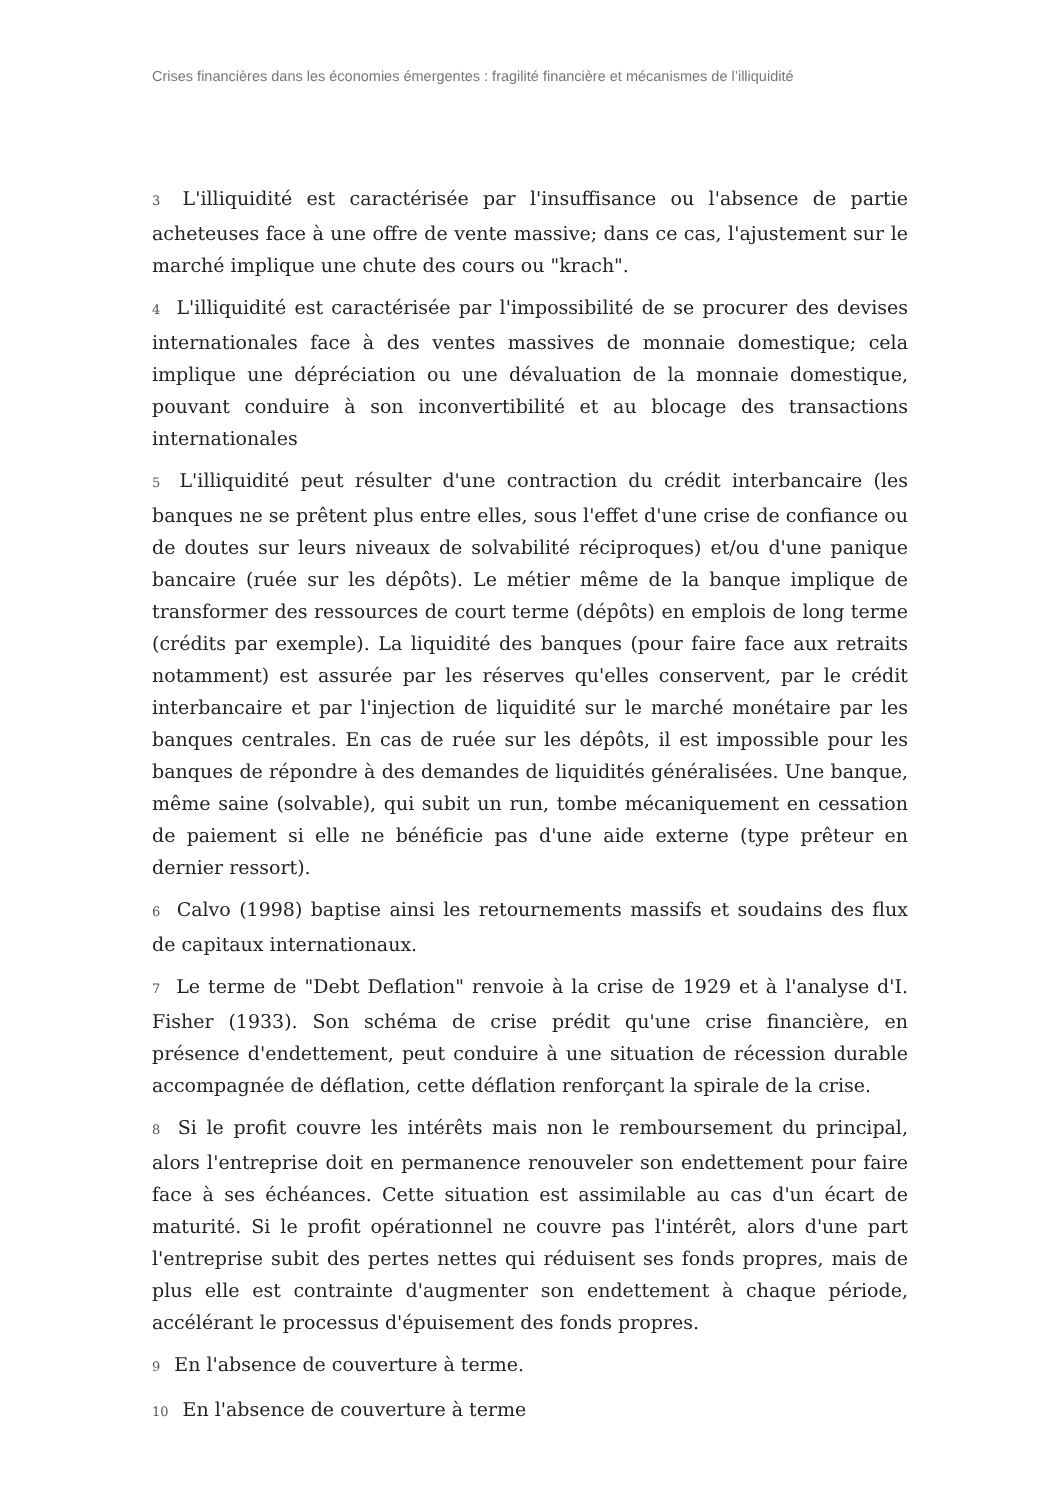Crises financières dans les économies émergentes : fragilité financière et mécanismes de l’illiquidité
3 L'illiquidité est caractérisée par l'insuffisance ou l'absence de partie acheteuses face à une offre de vente massive; dans ce cas, l'ajustement sur le marché implique une chute des cours ou "krach".
4 L'illiquidité est caractérisée par l'impossibilité de se procurer des devises internationales face à des ventes massives de monnaie domestique; cela implique une dépréciation ou une dévaluation de la monnaie domestique, pouvant conduire à son inconvertibilité et au blocage des transactions internationales
5 L'illiquidité peut résulter d'une contraction du crédit interbancaire (les banques ne se prêtent plus entre elles, sous l'effet d'une crise de confiance ou de doutes sur leurs niveaux de solvabilité réciproques) et/ou d'une panique bancaire (ruée sur les dépôts). Le métier même de la banque implique de transformer des ressources de court terme (dépôts) en emplois de long terme (crédits par exemple). La liquidité des banques (pour faire face aux retraits notamment) est assurée par les réserves qu'elles conservent, par le crédit interbancaire et par l'injection de liquidité sur le marché monétaire par les banques centrales. En cas de ruée sur les dépôts, il est impossible pour les banques de répondre à des demandes de liquidités généralisées. Une banque, même saine (solvable), qui subit un run, tombe mécaniquement en cessation de paiement si elle ne bénéficie pas d'une aide externe (type prêteur en dernier ressort).
6 Calvo (1998) baptise ainsi les retournements massifs et soudains des flux de capitaux internationaux.
7 Le terme de "Debt Deflation" renvoie à la crise de 1929 et à l'analyse d'I. Fisher (1933). Son schéma de crise prédit qu'une crise financière, en présence d'endettement, peut conduire à une situation de récession durable accompagnée de déflation, cette déflation renforçant la spirale de la crise.
8 Si le profit couvre les intérêts mais non le remboursement du principal, alors l'entreprise doit en permanence renouveler son endettement pour faire face à ses échéances. Cette situation est assimilable au cas d'un écart de maturité. Si le profit opérationnel ne couvre pas l'intérêt, alors d'une part l'entreprise subit des pertes nettes qui réduisent ses fonds propres, mais de plus elle est contrainte d'augmenter son endettement à chaque période, accélérant le processus d'épuisement des fonds propres.
9 En l'absence de couverture à terme.
10 En l'absence de couverture à terme